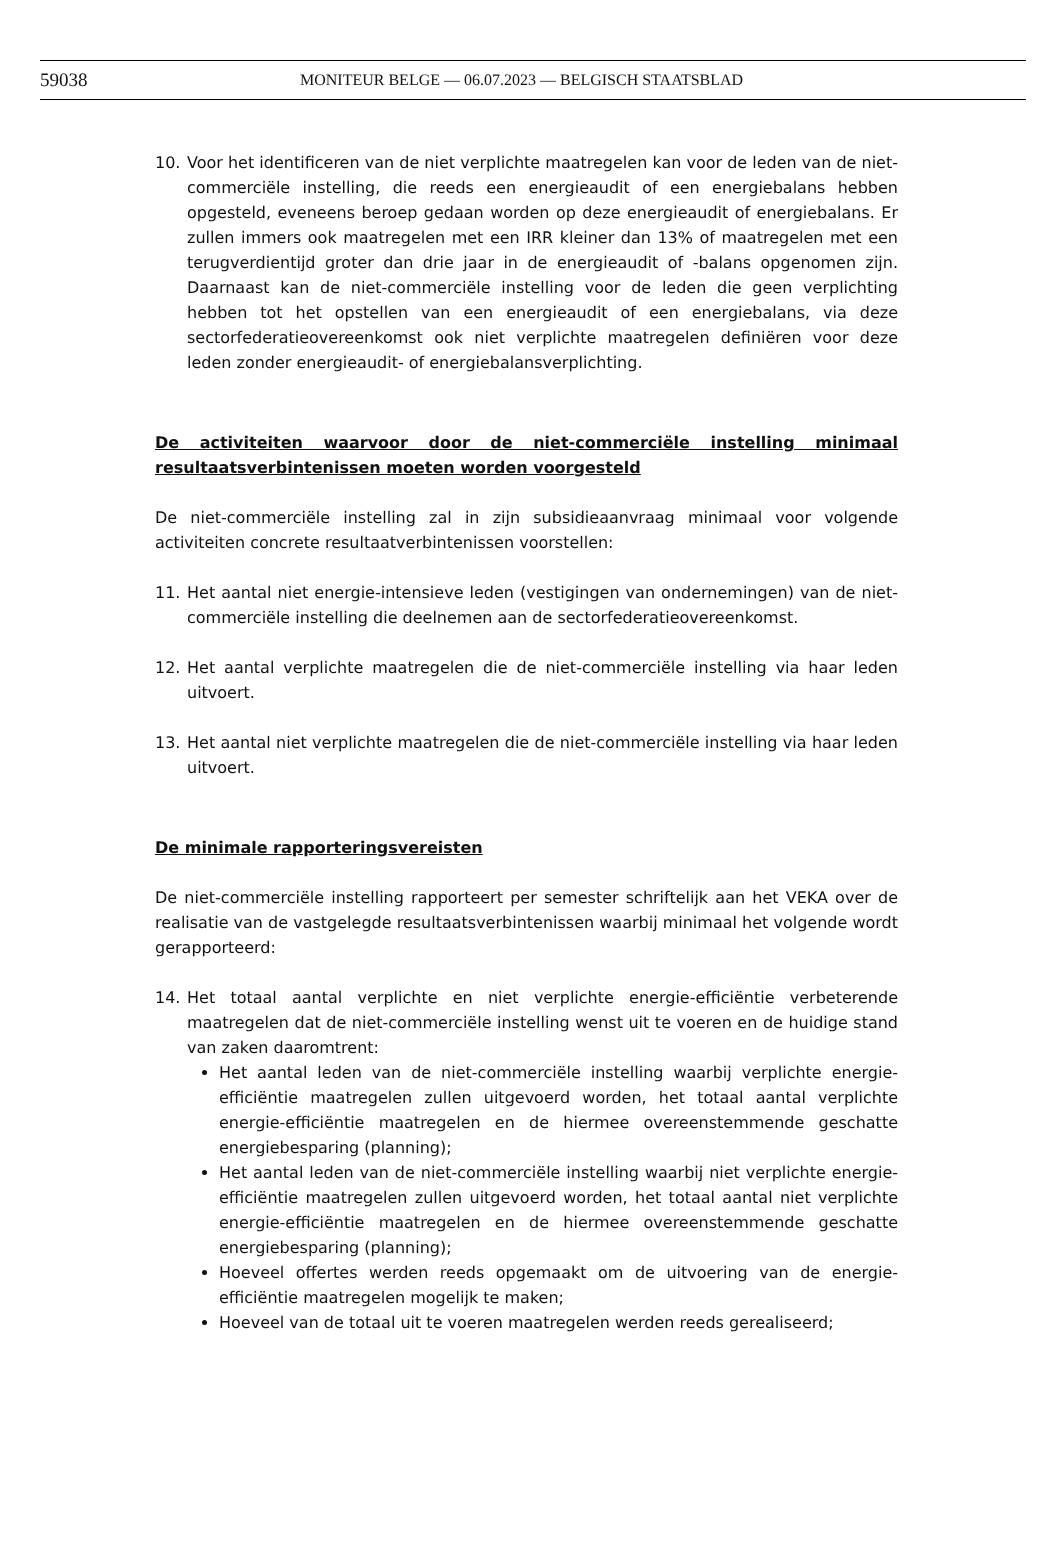59038 MONITEUR BELGE — 06.07.2023 — BELGISCH STAATSBLAD
10. Voor het identificeren van de niet verplichte maatregelen kan voor de leden van de niet-commerciële instelling, die reeds een energieaudit of een energiebalans hebben opgesteld, eveneens beroep gedaan worden op deze energieaudit of energiebalans. Er zullen immers ook maatregelen met een IRR kleiner dan 13% of maatregelen met een terugverdientijd groter dan drie jaar in de energieaudit of -balans opgenomen zijn. Daarnaast kan de niet-commerciële instelling voor de leden die geen verplichting hebben tot het opstellen van een energieaudit of een energiebalans, via deze sectorfederatieovereenkomst ook niet verplichte maatregelen definiëren voor deze leden zonder energieaudit- of energiebalansverplichting.
De activiteiten waarvoor door de niet-commerciële instelling minimaal resultaatsverbintenissen moeten worden voorgesteld
De niet-commerciële instelling zal in zijn subsidieaanvraag minimaal voor volgende activiteiten concrete resultaatverbintenissen voorstellen:
11. Het aantal niet energie-intensieve leden (vestigingen van ondernemingen) van de niet-commerciële instelling die deelnemen aan de sectorfederatieovereenkomst.
12. Het aantal verplichte maatregelen die de niet-commerciële instelling via haar leden uitvoert.
13. Het aantal niet verplichte maatregelen die de niet-commerciële instelling via haar leden uitvoert.
De minimale rapporteringsvereisten
De niet-commerciële instelling rapporteert per semester schriftelijk aan het VEKA over de realisatie van de vastgelegde resultaatsverbintenissen waarbij minimaal het volgende wordt gerapporteerd:
14. Het totaal aantal verplichte en niet verplichte energie-efficiëntie verbeterende maatregelen dat de niet-commerciële instelling wenst uit te voeren en de huidige stand van zaken daaromtrent:
Het aantal leden van de niet-commerciële instelling waarbij verplichte energie-efficiëntie maatregelen zullen uitgevoerd worden, het totaal aantal verplichte energie-efficiëntie maatregelen en de hiermee overeenstemmende geschatte energiebesparing (planning);
Het aantal leden van de niet-commerciële instelling waarbij niet verplichte energie-efficiëntie maatregelen zullen uitgevoerd worden, het totaal aantal niet verplichte energie-efficiëntie maatregelen en de hiermee overeenstemmende geschatte energiebesparing (planning);
Hoeveel offertes werden reeds opgemaakt om de uitvoering van de energie-efficiëntie maatregelen mogelijk te maken;
Hoeveel van de totaal uit te voeren maatregelen werden reeds gerealiseerd;